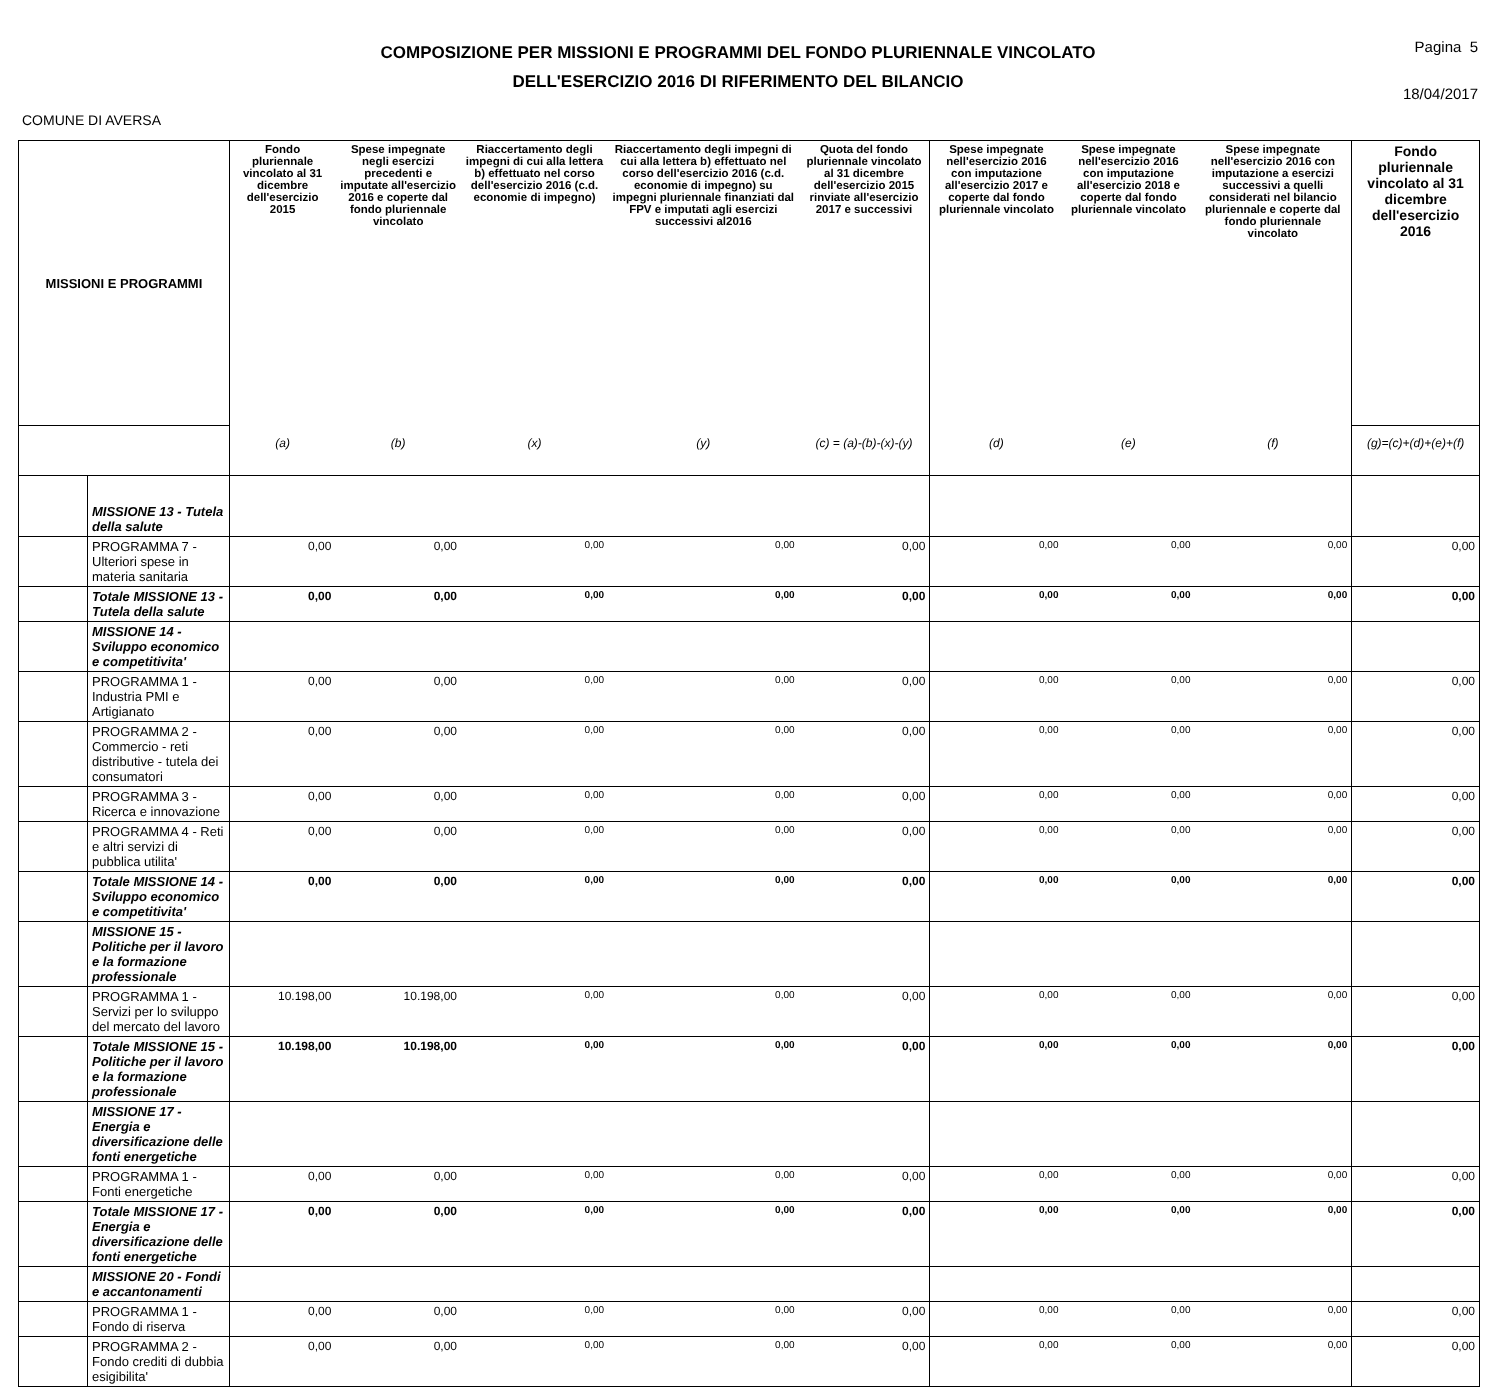COMPOSIZIONE PER MISSIONI E PROGRAMMI DEL FONDO PLURIENNALE VINCOLATO
DELL'ESERCIZIO 2016 DI RIFERIMENTO DEL BILANCIO
Pagina 5
18/04/2017
COMUNE DI AVERSA
| MISSIONI E PROGRAMMI | | Fondo pluriennale vincolato al 31 dicembre dell'esercizio 2015 | Spese impegnate negli esercizi precedenti e imputate all'esercizio 2016 e coperte dal fondo pluriennale vincolato | Riaccertamento degli impegni di cui alla lettera b) effettuato nel corso dell'esercizio 2016 (c.d. economie di impegno) | Riaccertamento degli impegni di cui alla lettera b) effettuato nel corso dell'esercizio 2016 (c.d. economie di impegno) su impegni pluriennale finanziati dal FPV e imputati agli esercizi successivi al2016 | Quota del fondo pluriennale vincolato al 31 dicembre dell'esercizio 2015 rinviate all'esercizio 2017 e successivi | Spese impegnate nell'esercizio 2016 con imputazione all'esercizio 2017 e coperte dal fondo pluriennale vincolato | Spese impegnate nell'esercizio 2016 con imputazione all'esercizio 2018 e coperte dal fondo pluriennale vincolato | Spese impegnate nell'esercizio 2016 con imputazione a esercizi successivi a quelli considerati nel bilancio pluriennale e coperte dal fondo pluriennale vincolato | Fondo pluriennale vincolato al 31 dicembre dell'esercizio 2016 |
| --- | --- | --- | --- | --- | --- | --- | --- | --- | --- | --- |
| | | (a) | (b) | (x) | (y) | (c) = (a)-(b)-(x)-(y) | (d) | (e) | (f) | (g)=(c)+(d)+(e)+(f) |
| | MISSIONE 13 - Tutela della salute | | | | | | | | | |
| | PROGRAMMA 7 - Ulteriori spese in materia sanitaria | 0,00 | 0,00 | 0,00 | 0,00 | 0,00 | 0,00 | 0,00 | 0,00 | 0,00 |
| | Totale MISSIONE 13 - Tutela della salute | 0,00 | 0,00 | 0,00 | 0,00 | 0,00 | 0,00 | 0,00 | 0,00 | 0,00 |
| | MISSIONE 14 - Sviluppo economico e competitivita' | | | | | | | | | |
| | PROGRAMMA 1 - Industria PMI e Artigianato | 0,00 | 0,00 | 0,00 | 0,00 | 0,00 | 0,00 | 0,00 | 0,00 | 0,00 |
| | PROGRAMMA 2 - Commercio - reti distributive - tutela dei consumatori | 0,00 | 0,00 | 0,00 | 0,00 | 0,00 | 0,00 | 0,00 | 0,00 | 0,00 |
| | PROGRAMMA 3 - Ricerca e innovazione | 0,00 | 0,00 | 0,00 | 0,00 | 0,00 | 0,00 | 0,00 | 0,00 | 0,00 |
| | PROGRAMMA 4 - Reti e altri servizi di pubblica utilita' | 0,00 | 0,00 | 0,00 | 0,00 | 0,00 | 0,00 | 0,00 | 0,00 | 0,00 |
| | Totale MISSIONE 14 - Sviluppo economico e competitivita' | 0,00 | 0,00 | 0,00 | 0,00 | 0,00 | 0,00 | 0,00 | 0,00 | 0,00 |
| | MISSIONE 15 - Politiche per il lavoro e la formazione professionale | | | | | | | | | |
| | PROGRAMMA 1 - Servizi per lo sviluppo del mercato del lavoro | 10.198,00 | 10.198,00 | 0,00 | 0,00 | 0,00 | 0,00 | 0,00 | 0,00 | 0,00 |
| | Totale MISSIONE 15 - Politiche per il lavoro e la formazione professionale | 10.198,00 | 10.198,00 | 0,00 | 0,00 | 0,00 | 0,00 | 0,00 | 0,00 | 0,00 |
| | MISSIONE 17 - Energia e diversificazione delle fonti energetiche | | | | | | | | | |
| | PROGRAMMA 1 - Fonti energetiche | 0,00 | 0,00 | 0,00 | 0,00 | 0,00 | 0,00 | 0,00 | 0,00 | 0,00 |
| | Totale MISSIONE 17 - Energia e diversificazione delle fonti energetiche | 0,00 | 0,00 | 0,00 | 0,00 | 0,00 | 0,00 | 0,00 | 0,00 | 0,00 |
| | MISSIONE 20 - Fondi e accantonamenti | | | | | | | | | |
| | PROGRAMMA 1 - Fondo di riserva | 0,00 | 0,00 | 0,00 | 0,00 | 0,00 | 0,00 | 0,00 | 0,00 | 0,00 |
| | PROGRAMMA 2 - Fondo crediti di dubbia esigibilita' | 0,00 | 0,00 | 0,00 | 0,00 | 0,00 | 0,00 | 0,00 | 0,00 | 0,00 |